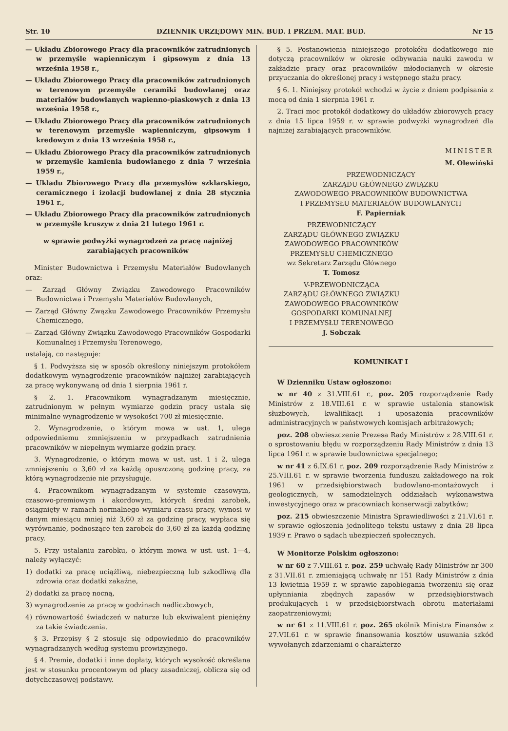Str. 10 DZIENNIK URZĘDOWY MIN. BUD. I PRZEM. MAT. BUD. Nr 15
— Układu Zbiorowego Pracy dla pracowników zatrudnionych w przemyśle wapienniczym i gipsowym z dnia 13 września 1958 r.,
— Układu Zbiorowego Pracy dla pracowników zatrudnionych w terenowym przemyśle ceramiki budowlanej oraz materiałów budowlanych wapienno-piaskowych z dnia 13 września 1958 r.,
— Układu Zbiorowego Pracy dla pracowników zatrudnionych w terenowym przemyśle wapienniczym, gipsowym i kredowym z dnia 13 września 1958 r.,
— Układu Zbiorowego Pracy dla pracowników zatrudnionych w przemyśle kamienia budowlanego z dnia 7 września 1959 r.,
— Układu Zbiorowego Pracy dla przemysłów szklarskiego, ceramicznego i izolacji budowlanej z dnia 28 stycznia 1961 r.,
— Układu Zbiorowego Pracy dla pracowników zatrudnionych w przemyśle kruszyw z dnia 21 lutego 1961 r.
w sprawie podwyżki wynagrodzeń za pracę najniżej zarabiających pracowników
Minister Budownictwa i Przemysłu Materiałów Budowlanych oraz:
— Zarząd Główny Związku Zawodowego Pracowników Budownictwa i Przemysłu Materiałów Budowlanych,
— Zarząd Główny Zwązku Zawodowego Pracowników Przemysłu Chemicznego,
— Zarząd Główny Związku Zawodowego Pracowników Gospodarki Komunalnej i Przemysłu Terenowego,
ustalają, co następuje:
§ 1. Podwyższa się w sposób określony niniejszym protokółem dodatkowym wynagrodzenie pracowników najniżej zarabiających za pracę wykonywaną od dnia 1 sierpnia 1961 r.
§ 2. 1. Pracownikom wynagradzanym miesięcznie, zatrudnionym w pełnym wymiarze godzin pracy ustala się minimalne wynagrodzenie w wysokości 700 zł miesięcznie.
2. Wynagrodzenie, o którym mowa w ust. 1, ulega odpowiedniemu zmniejszeniu w przypadkach zatrudnienia pracowników w niepełnym wymiarze godzin pracy.
3. Wynagrodzenie, o którym mowa w ust. ust. 1 i 2, ulega zmniejszeniu o 3,60 zł za każdą opuszczoną godzinę pracy, za którą wynagrodzenie nie przysługuje.
4. Pracownikom wynagradzanym w systemie czasowym, czasowo-premiowym i akordowym, których średni zarobek, osiągnięty w ramach normalnego wymiaru czasu pracy, wynosi w danym miesiącu mniej niż 3,60 zł za godzinę pracy, wypłaca się wyrównanie, podnoszące ten zarobek do 3,60 zł za każdą godzinę pracy.
5. Przy ustalaniu zarobku, o którym mowa w ust. ust. 1—4, należy wyłączyć:
1) dodatki za pracę uciążliwą, niebezpieczną lub szkodliwą dla zdrowia oraz dodatki zakaźne,
2) dodatki za pracę nocną,
3) wynagrodzenie za pracę w godzinach nadliczbowych,
4) równowartość świadczeń w naturze lub ekwiwalent pieniężny za takie świadczenia.
§ 3. Przepisy § 2 stosuje się odpowiednio do pracowników wynagradzanych według systemu prowizyjnego.
§ 4. Premie, dodatki i inne dopłaty, których wysokość określana jest w stosunku procentowym od płacy zasadniczej, oblicza się od dotychczasowej podstawy.
§ 5. Postanowienia niniejszego protokółu dodatkowego nie dotyczą pracowników w okresie odbywania nauki zawodu w zakładzie pracy oraz pracowników młodocianych w okresie przyuczania do określonej pracy i wstępnego stażu pracy.
§ 6. 1. Niniejszy protokół wchodzi w życie z dniem podpisania z mocą od dnia 1 sierpnia 1961 r.
2. Traci moc protokół dodatkowy do układów zbiorowych pracy z dnia 15 lipca 1959 r. w sprawie podwyżki wynagrodzeń dla najniżej zarabiających pracowników.
MINISTER
M. Olewiński
PRZEWODNICZĄCY
ZARZĄDU GŁÓWNEGO ZWIĄZKU
ZAWODOWEGO PRACOWNIKÓW BUDOWNICTWA
I PRZEMYSŁU MATERIAŁÓW BUDOWLANYCH
F. Papierniak
PRZEWODNICZĄCY
ZARZĄDU GŁÓWNEGO ZWIĄZKU
ZAWODOWEGO PRACOWNIKÓW
PRZEMYSŁU CHEMICZNEGO
wz Sekretarz Zarządu Głównego
T. Tomosz
V-PRZEWODNICZĄCA
ZARZĄDU GŁÓWNEGO ZWIĄZKU
ZAWODOWEGO PRACOWNIKÓW
GOSPODARKI KOMUNALNEJ
I PRZEMYSŁU TERENOWEGO
J. Sobczak
KOMUNIKAT I
W Dzienniku Ustaw ogłoszono:
w nr 40 z 31.VIII.61 r., poz. 205 rozporządzenie Rady Ministrów z 18.VIII.61 r. w sprawie ustalenia stanowisk służbowych, kwalifikacji i uposażenia pracowników administracyjnych w państwowych komisjach arbitrażowych;
poz. 208 obwieszczenie Prezesa Rady Ministrów z 28.VIII.61 r. o sprostowaniu błędu w rozporządzeniu Rady Ministrów z dnia 13 lipca 1961 r. w sprawie budownictwa specjalnego;
w nr 41 z 6.IX.61 r. poz. 209 rozporządzenie Rady Ministrów z 25.VIII.61 r. w sprawie tworzenia funduszu zakładowego na rok 1961 w przedsiębiorstwach budowlano-montażowych i geologicznych, w samodzielnych oddziałach wykonawstwa inwestycyjnego oraz w pracowniach konserwacji zabytków;
poz. 215 obwieszczenie Ministra Sprawiedliwości z 21.VI.61 r. w sprawie ogłoszenia jednolitego tekstu ustawy z dnia 28 lipca 1939 r. Prawo o sądach ubezpieczeń społecznych.
W Monitorze Polskim ogłoszono:
w nr 60 z 7.VIII.61 r. poz. 259 uchwałę Rady Ministrów nr 300 z 31.VII.61 r. zmieniającą uchwałę nr 151 Rady Ministrów z dnia 13 kwietnia 1959 r. w sprawie zapobiegania tworzeniu się oraz upłynniania zbędnych zapasów w przedsiębiorstwach produkujących i w przedsiębiorstwach obrotu materiałami zaopatrzeniowymi;
w nr 61 z 11.VIII.61 r. poz. 265 okólnik Ministra Finansów z 27.VII.61 r. w sprawie finansowania kosztów usuwania szkód wywołanych zdarzeniami o charakterze